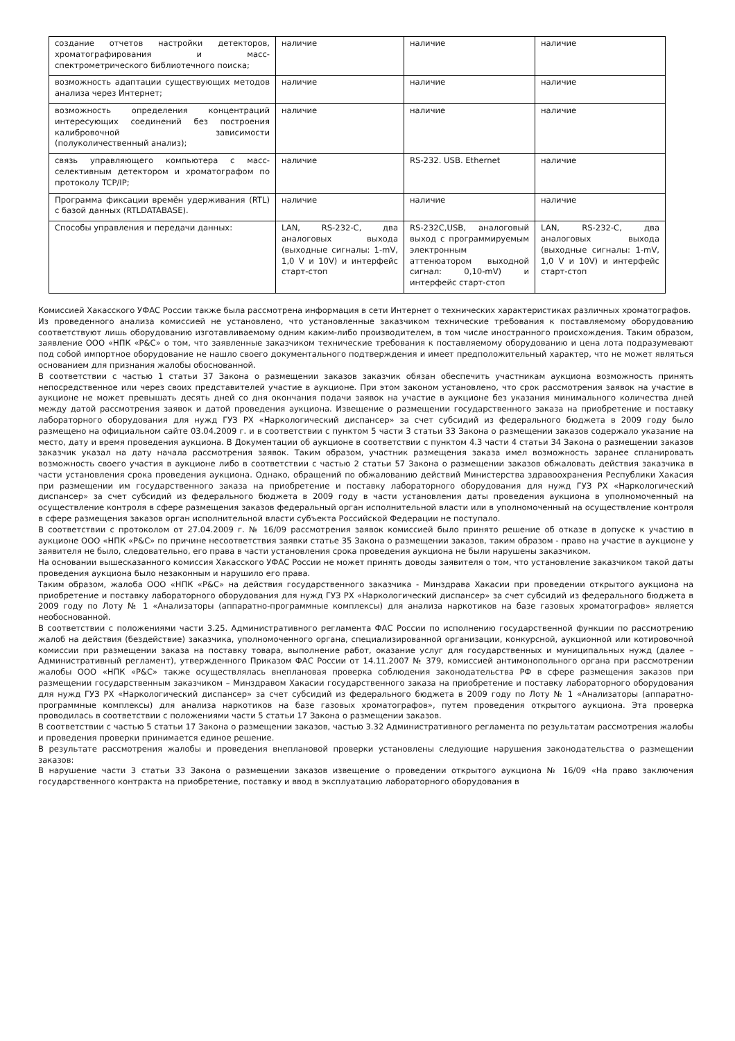| создание отчетов настройки детекторов, хроматографирования и масс-спектрометрического библиотечного поиска; | наличие | наличие | наличие |
| возможность адаптации существующих методов анализа через Интернет; | наличие | наличие | наличие |
| возможность определения концентраций интересующих соединений без построения калибровочной зависимости (полуколичественный анализ); | наличие | наличие | наличие |
| связь управляющего компьютера с масс-селективным детектором и хроматографом по протоколу TCP/IP; | наличие | RS-232. USB. Ethernet | наличие |
| Программа фиксации времён удерживания (RTL) с базой данных (RTLDATABASE). | наличие | наличие | наличие |
| Способы управления и передачи данных: | LAN, RS-232-C, два аналоговых выхода (выходные сигналы: 1-mV, 1,0 V и 10V) и интерфейс старт-стоп | RS-232C,USB, аналоговый выход с программируемым электронным аттенюатором выходной сигнал: 0,10-mV) и интерфейс старт-стоп | LAN, RS-232-C, два аналоговых выхода (выходные сигналы: 1-mV, 1,0 V и 10V) и интерфейс старт-стоп |
Комиссией Хакасского УФАС России также была рассмотрена информация в сети Интернет о технических характеристиках различных хроматографов.
Из проведенного анализа комиссией не установлено, что установленные заказчиком технические требования к поставляемому оборудованию соответствуют лишь оборудованию изготавливаемому одним каким-либо производителем, в том числе иностранного происхождения. Таким образом, заявление ООО «НПК «Р&С» о том, что заявленные заказчиком технические требования к поставляемому оборудованию и цена лота подразумевают под собой импортное оборудование не нашло своего документального подтверждения и имеет предположительный характер, что не может являться основанием для признания жалобы обоснованной.
В соответствии с частью 1 статьи 37 Закона о размещении заказов заказчик обязан обеспечить участникам аукциона возможность принять непосредственное или через своих представителей участие в аукционе. При этом законом установлено, что срок рассмотрения заявок на участие в аукционе не может превышать десять дней со дня окончания подачи заявок на участие в аукционе без указания минимального количества дней между датой рассмотрения заявок и датой проведения аукциона. Извещение о размещении государственного заказа на приобретение и поставку лабораторного оборудования для нужд ГУЗ РХ «Наркологический диспансер» за счет субсидий из федерального бюджета в 2009 году было размещено на официальном сайте 03.04.2009 г. и в соответствии с пунктом 5 части 3 статьи 33 Закона о размещении заказов содержало указание на место, дату и время проведения аукциона. В Документации об аукционе в соответствии с пунктом 4.3 части 4 статьи 34 Закона о размещении заказов заказчик указал на дату начала рассмотрения заявок. Таким образом, участник размещения заказа имел возможность заранее спланировать возможность своего участия в аукционе либо в соответствии с частью 2 статьи 57 Закона о размещении заказов обжаловать действия заказчика в части установления срока проведения аукциона. Однако, обращений по обжалованию действий Министерства здравоохранения Республики Хакасия при размещении им государственного заказа на приобретение и поставку лабораторного оборудования для нужд ГУЗ РХ «Наркологический диспансер» за счет субсидий из федерального бюджета в 2009 году в части установления даты проведения аукциона в уполномоченный на осуществление контроля в сфере размещения заказов федеральный орган исполнительной власти или в уполномоченный на осуществление контроля в сфере размещения заказов орган исполнительной власти субъекта Российской Федерации не поступало.
В соответствии с протоколом от 27.04.2009 г. № 16/09 рассмотрения заявок комиссией было принято решение об отказе в допуске к участию в аукционе ООО «НПК «Р&С» по причине несоответствия заявки статье 35 Закона о размещении заказов, таким образом - право на участие в аукционе у заявителя не было, следовательно, его права в части установления срока проведения аукциона не были нарушены заказчиком.
На основании вышесказанного комиссия Хакасского УФАС России не может принять доводы заявителя о том, что установление заказчиком такой даты проведения аукциона было незаконным и нарушило его права.
Таким образом, жалоба ООО «НПК «Р&С» на действия государственного заказчика - Минздрава Хакасии при проведении открытого аукциона на приобретение и поставку лабораторного оборудования для нужд ГУЗ РХ «Наркологический диспансер» за счет субсидий из федерального бюджета в 2009 году по Лоту № 1 «Анализаторы (аппаратно-программные комплексы) для анализа наркотиков на базе газовых хроматографов» является необоснованной.
В соответствии с положениями части 3.25. Административного регламента ФАС России по исполнению государственной функции по рассмотрению жалоб на действия (бездействие) заказчика, уполномоченного органа, специализированной организации, конкурсной, аукционной или котировочной комиссии при размещении заказа на поставку товара, выполнение работ, оказание услуг для государственных и муниципальных нужд (далее – Административный регламент), утвержденного Приказом ФАС России от 14.11.2007 № 379, комиссией антимонопольного органа при рассмотрении жалобы ООО «НПК «Р&С» также осуществлялась внеплановая проверка соблюдения законодательства РФ в сфере размещения заказов при размещении государственным заказчиком – Минздравом Хакасии государственного заказа на приобретение и поставку лабораторного оборудования для нужд ГУЗ РХ «Наркологический диспансер» за счет субсидий из федерального бюджета в 2009 году по Лоту № 1 «Анализаторы (аппаратно-программные комплексы) для анализа наркотиков на базе газовых хроматографов», путем проведения открытого аукциона. Эта проверка проводилась в соответствии с положениями части 5 статьи 17 Закона о размещении заказов.
В соответствии с частью 5 статьи 17 Закона о размещении заказов, частью 3.32 Административного регламента по результатам рассмотрения жалобы и проведения проверки принимается единое решение.
В результате рассмотрения жалобы и проведения внеплановой проверки установлены следующие нарушения законодательства о размещении заказов:
В нарушение части 3 статьи 33 Закона о размещении заказов извещение о проведении открытого аукциона № 16/09 «На право заключения государственного контракта на приобретение, поставку и ввод в эксплуатацию лабораторного оборудования в